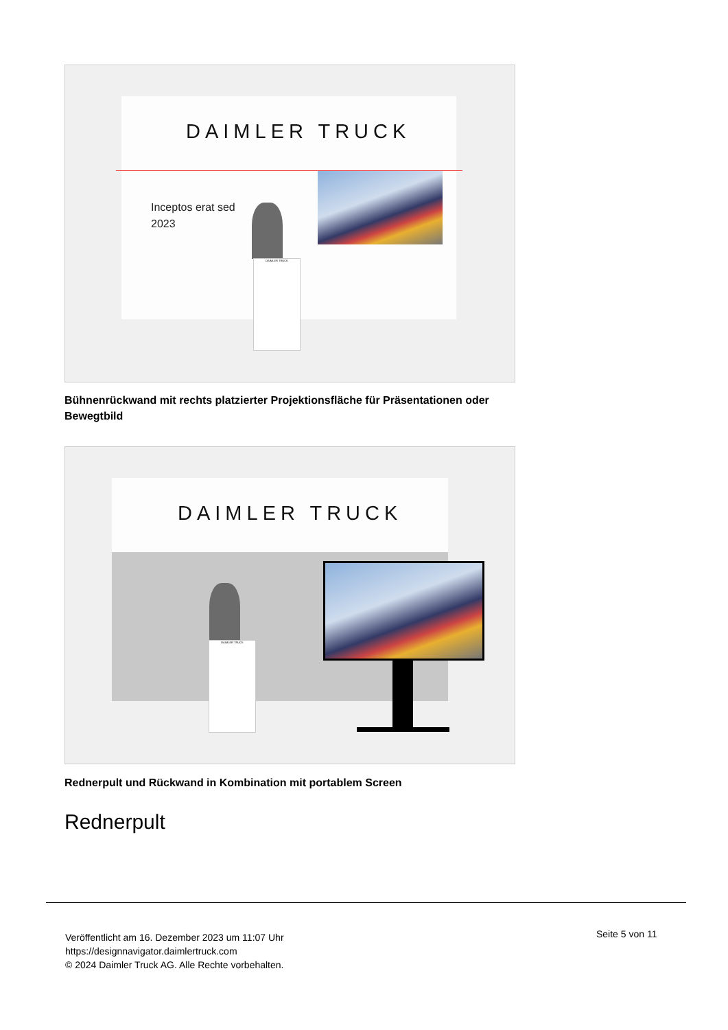DAIMLER TRUCK
Inceptos erat sed
2023
DAIMLER TRUCK
Bühnenrückwand mit rechts platzierter Projektionsfläche für Präsentationen oder Bewegtbild
DAIMLER TRUCK
DAIMLER TRUCK
Rednerpult und Rückwand in Kombination mit portablem Screen
Rednerpult
Veröffentlicht am 16. Dezember 2023 um 11:07 Uhr
https://designnavigator.daimlertruck.com
© 2024 Daimler Truck AG. Alle Rechte vorbehalten.
Seite 5 von 11